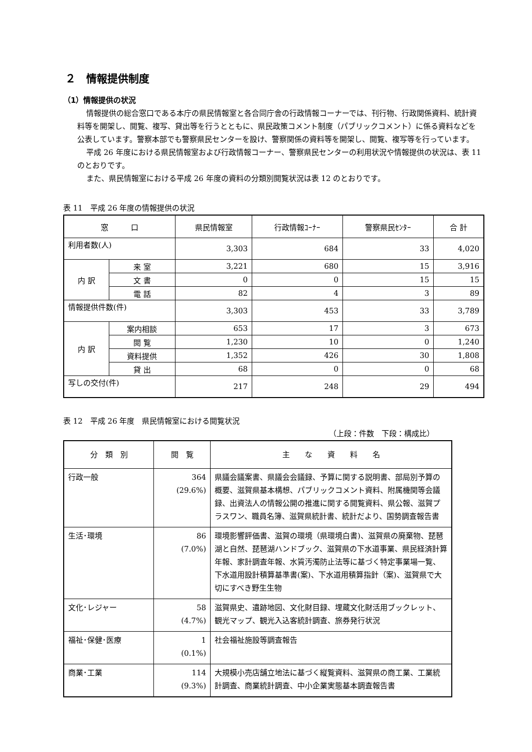２　情報提供制度
（1）情報提供の状況
情報提供の総合窓口である本庁の県民情報室と各合同庁舎の行政情報コーナーでは、刊行物、行政関係資料、統計資料等を開架し、閲覧、複写、貸出等を行うとともに、県民政策コメント制度（パブリックコメント）に係る資料などを公表しています。警察本部でも警察県民センターを設け、警察関係の資料等を開架し、閲覧、複写等を行っています。
平成 26 年度における県民情報室および行政情報コーナー、警察県民センターの利用状況や情報提供の状況は、表 11 のとおりです。
また、県民情報室における平成 26 年度の資料の分類別閲覧状況は表 12 のとおりです。
表 11　平成 26 年度の情報提供の状況
| 窓 口 | | 県民情報室 | 行政情報ｺｰﾅｰ | 警察県民ｾﾝﾀｰ | 合 計 |
| --- | --- | --- | --- | --- | --- |
| 利用者数(人) | | 3,303 | 684 | 33 | 4,020 |
| 内 訳 | 来 室 | 3,221 | 680 | 15 | 3,916 |
| | 文 書 | 0 | 0 | 15 | 15 |
| | 電 話 | 82 | 4 | 3 | 89 |
| 情報提供件数(件) | | 3,303 | 453 | 33 | 3,789 |
| 内 訳 | 案内相談 | 653 | 17 | 3 | 673 |
| | 閲 覧 | 1,230 | 10 | 0 | 1,240 |
| | 資料提供 | 1,352 | 426 | 30 | 1,808 |
| | 貸 出 | 68 | 0 | 0 | 68 |
| 写しの交付(件) | | 217 | 248 | 29 | 494 |
表 12　平成 26 年度　県民情報室における閲覧状況
（上段：件数　下段：構成比）
| 分 類 別 | 閲 覧 | 主 な 資 料 名 |
| 行政一般 | 364 (29.6%) | 県議会議案書、県議会会議録、予算に関する説明書、部局別予算の概要、滋賀県基本構想、パブリックコメント資料、附属機関等会議録、出資法人の情報公開の推進に関する閲覧資料、県公報、滋賀プラスワン、職員名簿、滋賀県統計書、統計だより、国勢調査報告書 |
| 生活･環境 | 86 (7.0%) | 環境影響評価書、滋賀の環境（県環境白書)、滋賀県の廃棄物、琵琶湖と自然、琵琶湖ハンドブック、滋賀県の下水道事業、県民経済計算年報、家計調査年報、水質汚濁防止法等に基づく特定事業場一覧、下水道用設計積算基準書(案)、下水道用積算指針（案)、滋賀県で大切にすべき野生生物 |
| 文化･レジャー | 58 (4.7%) | 滋賀県史、遺跡地図、文化財目録、埋蔵文化財活用ブックレット、観光マップ、観光入込客統計調査、旅券発行状況 |
| 福祉･保健･医療 | 1 (0.1%) | 社会福祉施設等調査報告 |
| 商業･工業 | 114 (9.3%) | 大規模小売店舗立地法に基づく縦覧資料、滋賀県の商工業、工業統計調査、商業統計調査、中小企業実態基本調査報告書 |